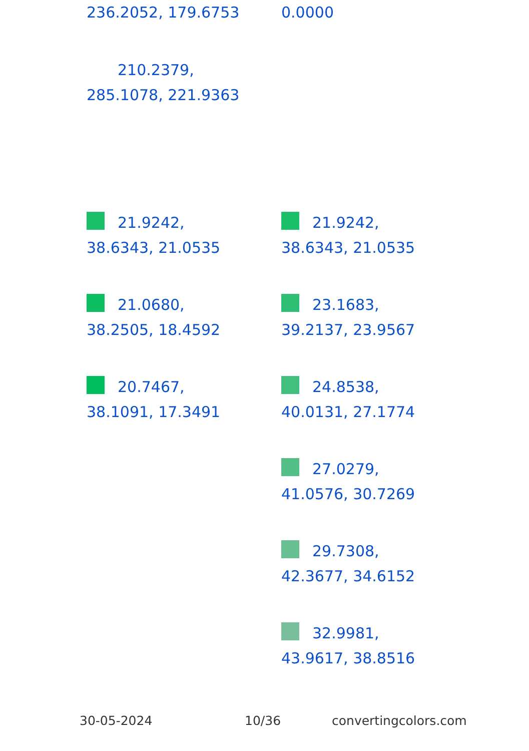236.2052, 179.6753 0.0000
210.2379, 285.1078, 221.9363
21.9242, 38.6343, 21.0535
21.9242, 38.6343, 21.0535
21.0680, 38.2505, 18.4592
23.1683, 39.2137, 23.9567
20.7467, 38.1091, 17.3491
24.8538, 40.0131, 27.1774
27.0279, 41.0576, 30.7269
29.7308, 42.3677, 34.6152
32.9981, 43.9617, 38.8516
30-05-2024 10/36 convertingcolors.com